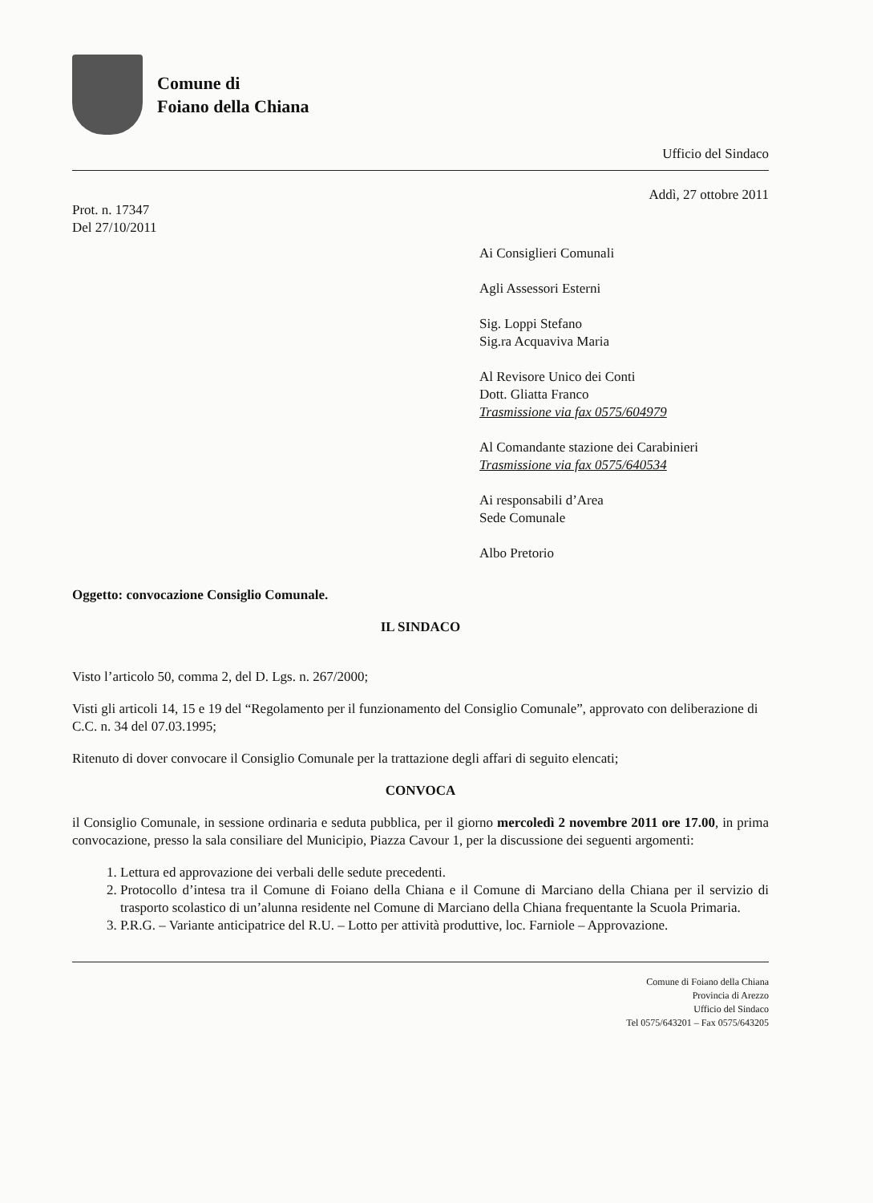Comune di
Foiano della Chiana
Ufficio del Sindaco
Prot. n. 17347
Del 27/10/2011
Addì, 27 ottobre 2011
Ai Consiglieri Comunali
Agli Assessori Esterni
Sig. Loppi Stefano
Sig.ra Acquaviva Maria
Al Revisore Unico dei Conti
Dott. Gliatta Franco
Trasmissione via fax 0575/604979
Al Comandante stazione dei Carabinieri
Trasmissione via fax 0575/640534
Ai responsabili d’Area
Sede Comunale
Albo Pretorio
Oggetto: convocazione Consiglio Comunale.
IL SINDACO
Visto l’articolo 50, comma 2, del D. Lgs. n. 267/2000;
Visti gli articoli 14, 15 e 19 del “Regolamento per il funzionamento del Consiglio Comunale”, approvato con deliberazione di C.C. n. 34 del 07.03.1995;
Ritenuto di dover convocare il Consiglio Comunale per la trattazione degli affari di seguito elencati;
CONVOCA
il Consiglio Comunale, in sessione ordinaria e seduta pubblica, per il giorno mercoledì 2 novembre 2011 ore 17.00, in prima convocazione, presso la sala consiliare del Municipio, Piazza Cavour 1, per la discussione dei seguenti argomenti:
1. Lettura ed approvazione dei verbali delle sedute precedenti.
2. Protocollo d’intesa tra il Comune di Foiano della Chiana e il Comune di Marciano della Chiana per il servizio di trasporto scolastico di un’alunna residente nel Comune di Marciano della Chiana frequentante la Scuola Primaria.
3. P.R.G. – Variante anticipatrice del R.U. – Lotto per attività produttive, loc. Farniole – Approvazione.
Comune di Foiano della Chiana
Provincia di Arezzo
Ufficio del Sindaco
Tel 0575/643201 – Fax 0575/643205